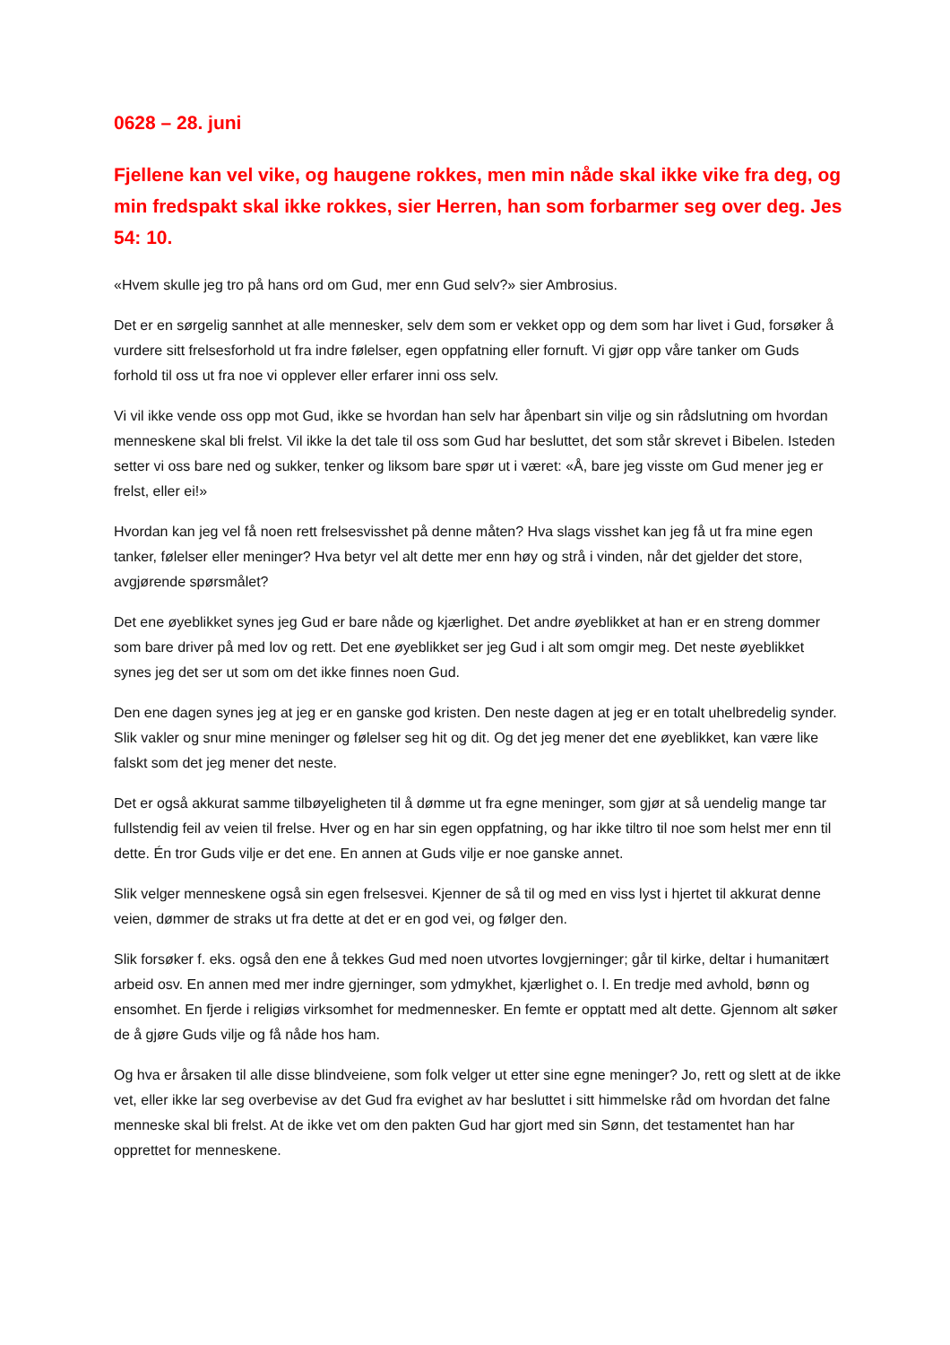0628 – 28. juni
Fjellene kan vel vike, og haugene rokkes, men min nåde skal ikke vike fra deg, og min fredspakt skal ikke rokkes, sier Herren, han som forbarmer seg over deg. Jes 54: 10.
«Hvem skulle jeg tro på hans ord om Gud, mer enn Gud selv?» sier Ambrosius.
Det er en sørgelig sannhet at alle mennesker, selv dem som er vekket opp og dem som har livet i Gud, forsøker å vurdere sitt frelsesforhold ut fra indre følelser, egen oppfatning eller fornuft. Vi gjør opp våre tanker om Guds forhold til oss ut fra noe vi opplever eller erfarer inni oss selv.
Vi vil ikke vende oss opp mot Gud, ikke se hvordan han selv har åpenbart sin vilje og sin rådslutning om hvordan menneskene skal bli frelst. Vil ikke la det tale til oss som Gud har besluttet, det som står skrevet i Bibelen. Isteden setter vi oss bare ned og sukker, tenker og liksom bare spør ut i været: «Å, bare jeg visste om Gud mener jeg er frelst, eller ei!»
Hvordan kan jeg vel få noen rett frelsesvisshet på denne måten? Hva slags visshet kan jeg få ut fra mine egen tanker, følelser eller meninger? Hva betyr vel alt dette mer enn høy og strå i vinden, når det gjelder det store, avgjørende spørsmålet?
Det ene øyeblikket synes jeg Gud er bare nåde og kjærlighet. Det andre øyeblikket at han er en streng dommer som bare driver på med lov og rett. Det ene øyeblikket ser jeg Gud i alt som omgir meg. Det neste øyeblikket synes jeg det ser ut som om det ikke finnes noen Gud.
Den ene dagen synes jeg at jeg er en ganske god kristen. Den neste dagen at jeg er en totalt uhelbredelig synder. Slik vakler og snur mine meninger og følelser seg hit og dit. Og det jeg mener det ene øyeblikket, kan være like falskt som det jeg mener det neste.
Det er også akkurat samme tilbøyeligheten til å dømme ut fra egne meninger, som gjør at så uendelig mange tar fullstendig feil av veien til frelse. Hver og en har sin egen oppfatning, og har ikke tiltro til noe som helst mer enn til dette. Én tror Guds vilje er det ene. En annen at Guds vilje er noe ganske annet.
Slik velger menneskene også sin egen frelsesvei. Kjenner de så til og med en viss lyst i hjertet til akkurat denne veien, dømmer de straks ut fra dette at det er en god vei, og følger den.
Slik forsøker f. eks. også den ene å tekkes Gud med noen utvortes lovgjerninger; går til kirke, deltar i humanitært arbeid osv. En annen med mer indre gjerninger, som ydmykhet, kjærlighet o. l. En tredje med avhold, bønn og ensomhet. En fjerde i religiøs virksomhet for medmennesker. En femte er opptatt med alt dette. Gjennom alt søker de å gjøre Guds vilje og få nåde hos ham.
Og hva er årsaken til alle disse blindveiene, som folk velger ut etter sine egne meninger? Jo, rett og slett at de ikke vet, eller ikke lar seg overbevise av det Gud fra evighet av har besluttet i sitt himmelske råd om hvordan det falne menneske skal bli frelst. At de ikke vet om den pakten Gud har gjort med sin Sønn, det testamentet han har opprettet for menneskene.